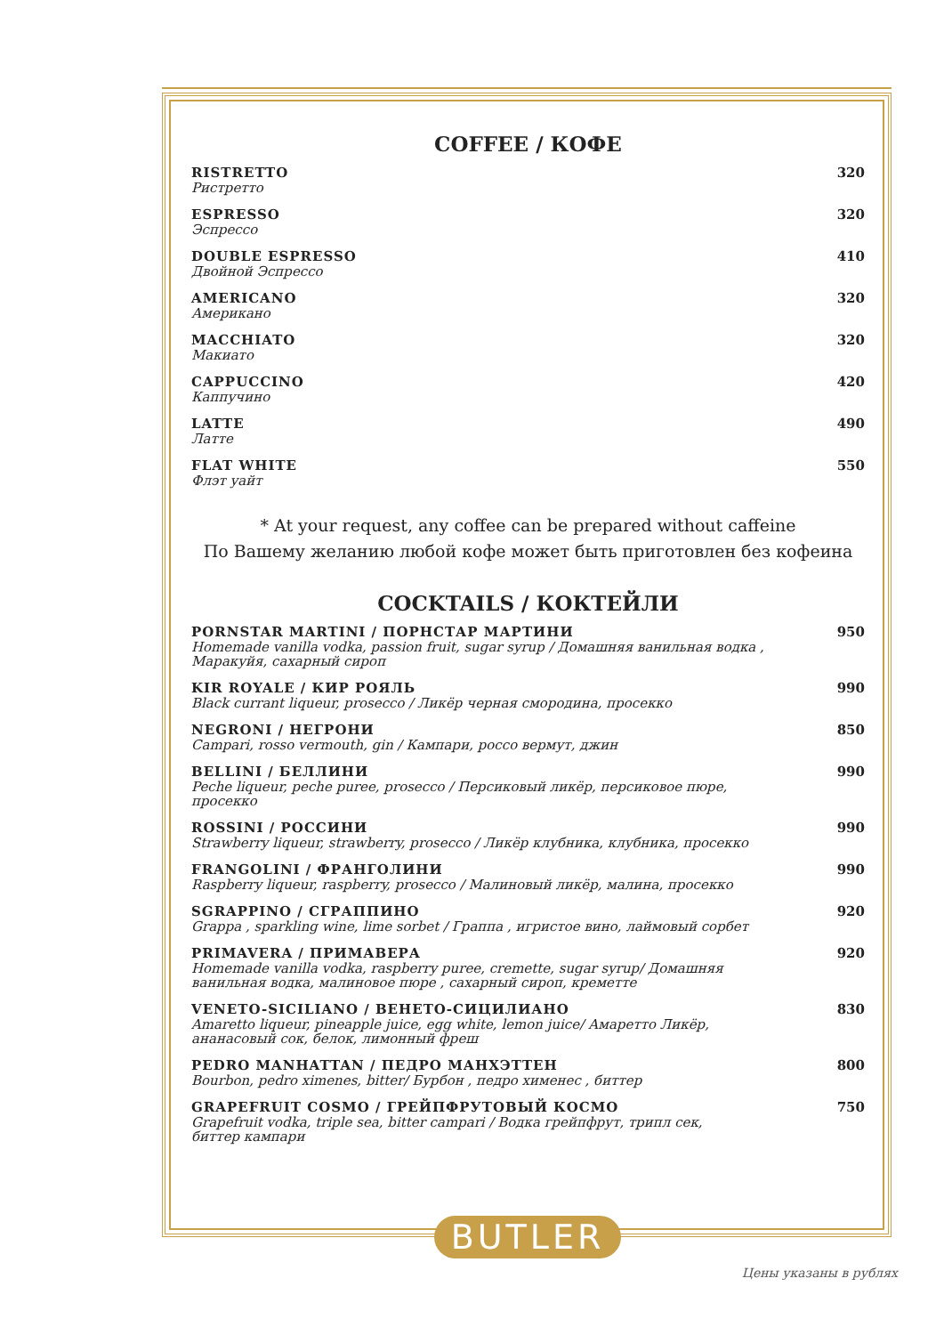COFFEE / КОФЕ
RISTRETTO
Ристретто
320
ESPRESSO
Эспрессо
320
DOUBLE ESPRESSO
Двойной Эспрессо
410
AMERICANO
Американо
320
MACCHIATO
Макиато
320
CAPPUCCINO
Каппучино
420
LATTE
Латте
490
FLAT WHITE
Флэт уайт
550
* At your request, any coffee can be prepared without caffeine
По Вашему желанию любой кофе может быть приготовлен без кофеина
COCKTAILS / КОКТЕЙЛИ
PORNSTAR MARTINI / ПОРНСТАР МАРТИНИ
Homemade vanilla vodka, passion fruit, sugar syrup / Домашняя ванильная водка ,
Маракуйя, сахарный сироп
950
KIR ROYALE / КИР РОЯЛЬ
Black currant liqueur, prosecco / Ликёр черная смородина, просекко
990
NEGRONI / НЕГРОНИ
Campari, rosso vermouth, gin / Кампари, россо вермут, джин
850
BELLINI / БЕЛЛИНИ
Peche liqueur, peche puree, prosecco / Персиковый ликёр, персиковое пюре,
просекко
990
ROSSINI / РОССИНИ
Strawberry liqueur, strawberry, prosecco / Ликёр клубника, клубника, просекко
990
FRANGOLINI / ФРАНГОЛИНИ
Raspberry liqueur, raspberry, prosecco / Малиновый ликёр, малина, просекко
990
SGRAPPINO / СГРАППИНО
Grappa , sparkling wine, lime sorbet / Граппа , игристое вино, лаймовый сорбет
920
PRIMAVERA / ПРИМАВЕРА
Homemade vanilla vodka, raspberry puree, cremette, sugar syrup/ Домашняя
ванильная водка, малиновое пюре , сахарный сироп, креметте
920
VENETO-SICILIANO / ВЕНЕТО-СИЦИЛИАНО
Amaretto liqueur, pineapple juice, egg white, lemon juice/ Амаретто Ликёр,
ананасовый сок, белок, лимонный фреш
830
PEDRO MANHATTAN / ПЕДРО МАНХЭТТЕН
Bourbon, pedro ximenes, bitter/ Бурбон , педро хименес , биттер
800
GRAPEFRUIT COSMO / ГРЕЙПФРУТОВЫЙ КОСМО
Grapefruit vodka, triple sea, bitter campari / Водка грейпфрут, трипл сек,
биттер кампари
750
BUTLER
Цены указаны в рублях